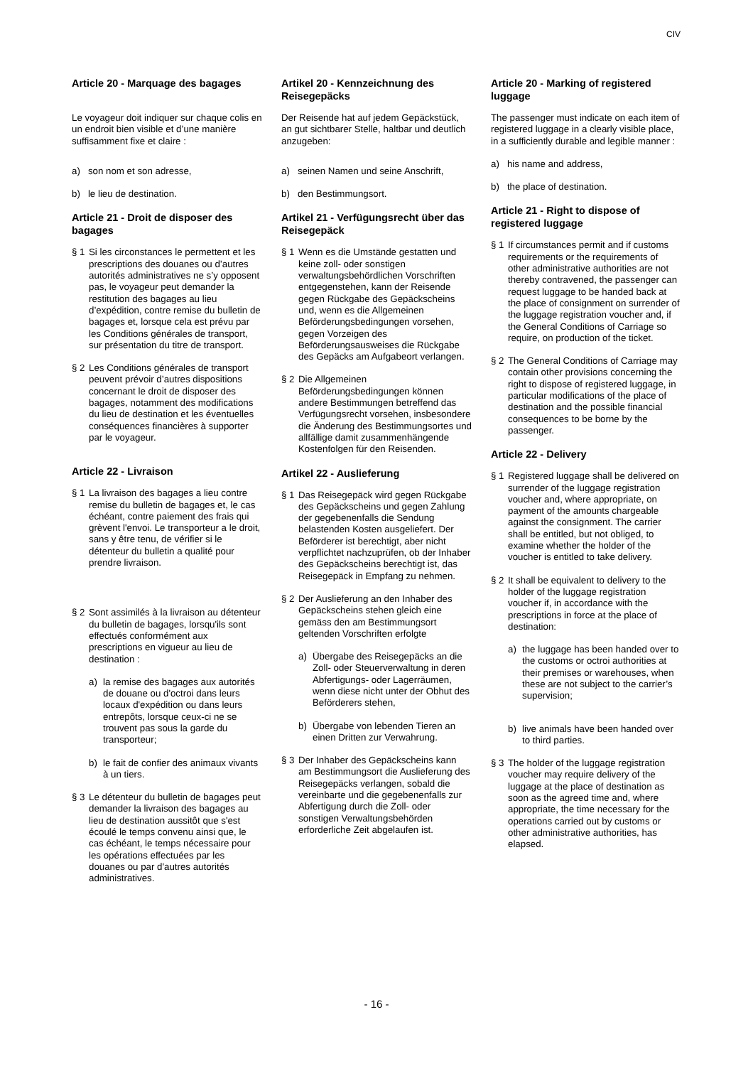CIV
Article 20 - Marquage des bagages
Le voyageur doit indiquer sur chaque colis en un endroit bien visible et d’une manière suffisamment fixe et claire :
a) son nom et son adresse,
b) le lieu de destination.
Article 21 - Droit de disposer des bagages
§ 1 Si les circonstances le permettent et les prescriptions des douanes ou d’autres autorités administratives ne s’y opposent pas, le voyageur peut demander la restitution des bagages au lieu d’expédition, contre remise du bulletin de bagages et, lorsque cela est prévu par les Conditions générales de transport, sur présentation du titre de transport.
§ 2 Les Conditions générales de transport peuvent prévoir d’autres dispositions concernant le droit de disposer des bagages, notamment des modifications du lieu de destination et les éventuelles conséquences financières à supporter par le voyageur.
Article 22 - Livraison
§ 1 La livraison des bagages a lieu contre remise du bulletin de bagages et, le cas échéant, contre paiement des frais qui grèvent l'envoi. Le transporteur a le droit, sans y être tenu, de vérifier si le détenteur du bulletin a qualité pour prendre livraison.
§ 2 Sont assimilés à la livraison au détenteur du bulletin de bagages, lorsqu'ils sont effectués conformément aux prescriptions en vigueur au lieu de destination :
a) la remise des bagages aux autorités de douane ou d'octroi dans leurs locaux d'expédition ou dans leurs entrepôts, lorsque ceux-ci ne se trouvent pas sous la garde du transporteur;
b) le fait de confier des animaux vivants à un tiers.
§ 3 Le détenteur du bulletin de bagages peut demander la livraison des bagages au lieu de destination aussitôt que s'est écoulé le temps convenu ainsi que, le cas échéant, le temps nécessaire pour les opérations effectuées par les douanes ou par d'autres autorités administratives.
Artikel 20 - Kennzeichnung des Reisegepäcks
Der Reisende hat auf jedem Gepäckstück, an gut sichtbarer Stelle, haltbar und deutlich anzugeben:
a) seinen Namen und seine Anschrift,
b) den Bestimmungsort.
Artikel 21 - Verfügungsrecht über das Reisegepäck
§ 1 Wenn es die Umstände gestatten und keine zoll- oder sonstigen verwaltungsbehördlichen Vorschriften entgegenstehen, kann der Reisende gegen Rückgabe des Gepäckscheins und, wenn es die Allgemeinen Beförderungsbedingungen vorsehen, gegen Vorzeigen des Beförderungsausweises die Rückgabe des Gepäcks am Aufgabeort verlangen.
§ 2 Die Allgemeinen Beförderungsbedingungen können andere Bestimmungen betreffend das Verfügungsrecht vorsehen, insbesondere die Änderung des Bestimmungsortes und allfällige damit zusammenhängende Kostenfolgen für den Reisenden.
Artikel 22 - Auslieferung
§ 1 Das Reisegepäck wird gegen Rückgabe des Gepäckscheins und gegen Zahlung der gegebenenfalls die Sendung belastenden Kosten ausgeliefert. Der Beförderer ist berechtigt, aber nicht verpflichtet nachzuprüfen, ob der Inhaber des Gepäckscheins berechtigt ist, das Reisegepäck in Empfang zu nehmen.
§ 2 Der Auslieferung an den Inhaber des Gepäckscheins stehen gleich eine gemäss den am Bestimmungsort geltenden Vorschriften erfolgte
a) Übergabe des Reisegepäcks an die Zoll- oder Steuerverwaltung in deren Abfertigungs- oder Lagerräumen, wenn diese nicht unter der Obhut des Beförderers stehen,
b) Übergabe von lebenden Tieren an einen Dritten zur Verwahrung.
§ 3 Der Inhaber des Gepäckscheins kann am Bestimmungsort die Auslieferung des Reisegepäcks verlangen, sobald die vereinbarte und die gegebenenfalls zur Abfertigung durch die Zoll- oder sonstigen Verwaltungsbehörden erforderliche Zeit abgelaufen ist.
Article 20 - Marking of registered luggage
The passenger must indicate on each item of registered luggage in a clearly visible place, in a sufficiently durable and legible manner :
a) his name and address,
b) the place of destination.
Article 21 - Right to dispose of registered luggage
§ 1 If circumstances permit and if customs requirements or the requirements of other administrative authorities are not thereby contravened, the passenger can request luggage to be handed back at the place of consignment on surrender of the luggage registration voucher and, if the General Conditions of Carriage so require, on production of the ticket.
§ 2 The General Conditions of Carriage may contain other provisions concerning the right to dispose of registered luggage, in particular modifications of the place of destination and the possible financial consequences to be borne by the passenger.
Article 22 - Delivery
§ 1 Registered luggage shall be delivered on surrender of the luggage registration voucher and, where appropriate, on payment of the amounts chargeable against the consignment. The carrier shall be entitled, but not obliged, to examine whether the holder of the voucher is entitled to take delivery.
§ 2 It shall be equivalent to delivery to the holder of the luggage registration voucher if, in accordance with the prescriptions in force at the place of destination:
a) the luggage has been handed over to the customs or octroi authorities at their premises or warehouses, when these are not subject to the carrier’s supervision;
b) live animals have been handed over to third parties.
§ 3 The holder of the luggage registration voucher may require delivery of the luggage at the place of destination as soon as the agreed time and, where appropriate, the time necessary for the operations carried out by customs or other administrative authorities, has elapsed.
- 16 -